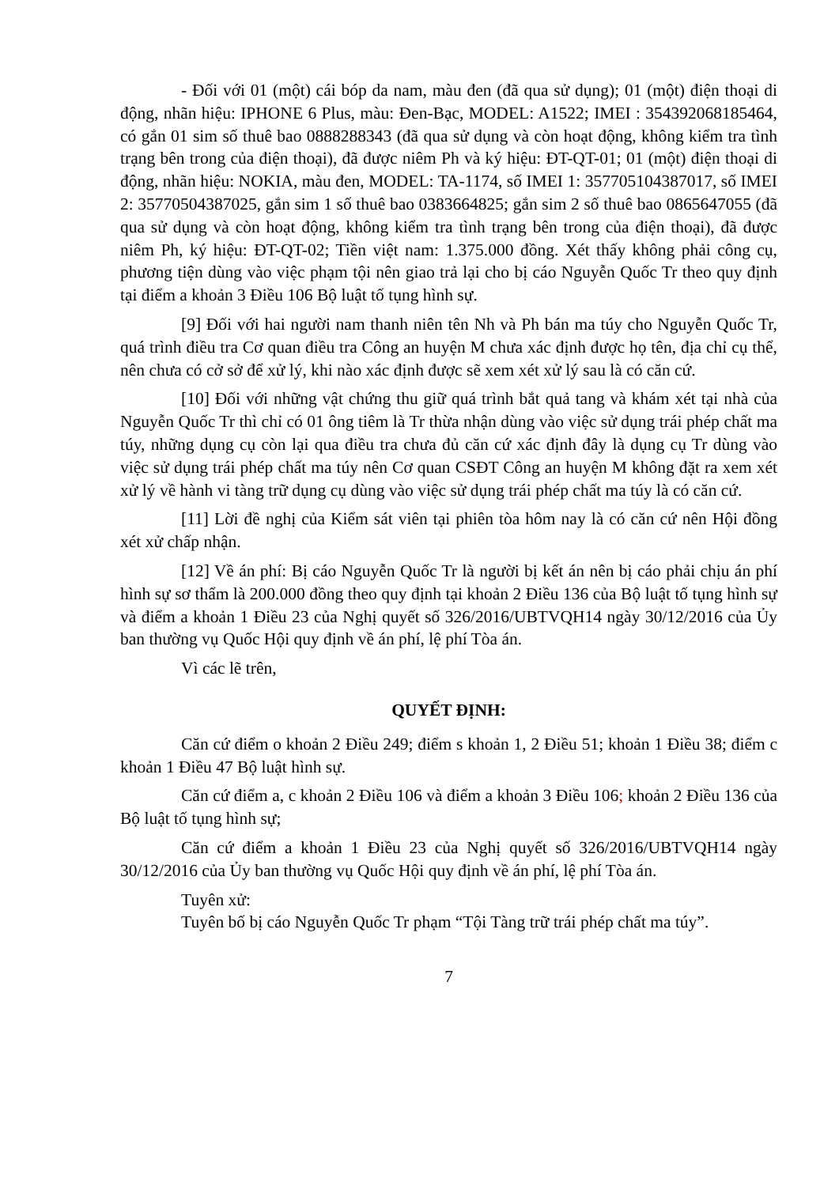- Đối với 01 (một) cái bóp da nam, màu đen (đã qua sử dụng); 01 (một) điện thoại di động, nhãn hiệu: IPHONE 6 Plus, màu: Đen-Bạc, MODEL: A1522; IMEI : 354392068185464, có gắn 01 sim số thuê bao 0888288343 (đã qua sử dụng và còn hoạt động, không kiểm tra tình trạng bên trong của điện thoại), đã được niêm Ph và ký hiệu: ĐT-QT-01; 01 (một) điện thoại di động, nhãn hiệu: NOKIA, màu đen, MODEL: TA-1174, số IMEI 1: 357705104387017, số IMEI 2: 35770504387025, gắn sim 1 số thuê bao 0383664825; gắn sim 2 số thuê bao 0865647055 (đã qua sử dụng và còn hoạt động, không kiểm tra tình trạng bên trong của điện thoại), đã được niêm Ph, ký hiệu: ĐT-QT-02; Tiền việt nam: 1.375.000 đồng. Xét thấy không phải công cụ, phương tiện dùng vào việc phạm tội nên giao trả lại cho bị cáo Nguyễn Quốc Tr theo quy định tại điểm a khoản 3 Điều 106 Bộ luật tố tụng hình sự.
[9] Đối với hai người nam thanh niên tên Nh và Ph bán ma túy cho Nguyễn Quốc Tr, quá trình điều tra Cơ quan điều tra Công an huyện M chưa xác định được họ tên, địa chỉ cụ thể, nên chưa có cở sở để xử lý, khi nào xác định được sẽ xem xét xử lý sau là có căn cứ.
[10] Đối với những vật chứng thu giữ quá trình bắt quả tang và khám xét tại nhà của Nguyễn Quốc Tr thì chỉ có 01 ông tiêm là Tr thừa nhận dùng vào việc sử dụng trái phép chất ma túy, những dụng cụ còn lại qua điều tra chưa đủ căn cứ xác định đây là dụng cụ Tr dùng vào việc sử dụng trái phép chất ma túy nên Cơ quan CSĐT Công an huyện M không đặt ra xem xét xử lý về hành vi tàng trữ dụng cụ dùng vào việc sử dụng trái phép chất ma túy là có căn cứ.
[11] Lời đề nghị của Kiểm sát viên tại phiên tòa hôm nay là có căn cứ nên Hội đồng xét xử chấp nhận.
[12] Về án phí: Bị cáo Nguyễn Quốc Tr là người bị kết án nên bị cáo phải chịu án phí hình sự sơ thẩm là 200.000 đồng theo quy định tại khoản 2 Điều 136 của Bộ luật tố tụng hình sự và điểm a khoản 1 Điều 23 của Nghị quyết số 326/2016/UBTVQH14 ngày 30/12/2016 của Ủy ban thường vụ Quốc Hội quy định về án phí, lệ phí Tòa án.
Vì các lẽ trên,
QUYẾT ĐỊNH:
Căn cứ điểm o khoản 2 Điều 249; điểm s khoản 1, 2 Điều 51; khoản 1 Điều 38; điểm c khoản 1 Điều 47 Bộ luật hình sự.
Căn cứ điểm a, c khoản 2 Điều 106 và điểm a khoản 3 Điều 106; khoản 2 Điều 136 của Bộ luật tố tụng hình sự;
Căn cứ điểm a khoản 1 Điều 23 của Nghị quyết số 326/2016/UBTVQH14 ngày 30/12/2016 của Ủy ban thường vụ Quốc Hội quy định về án phí, lệ phí Tòa án.
Tuyên xử:
Tuyên bố bị cáo Nguyễn Quốc Tr phạm “Tội Tàng trữ trái phép chất ma túy”.
7